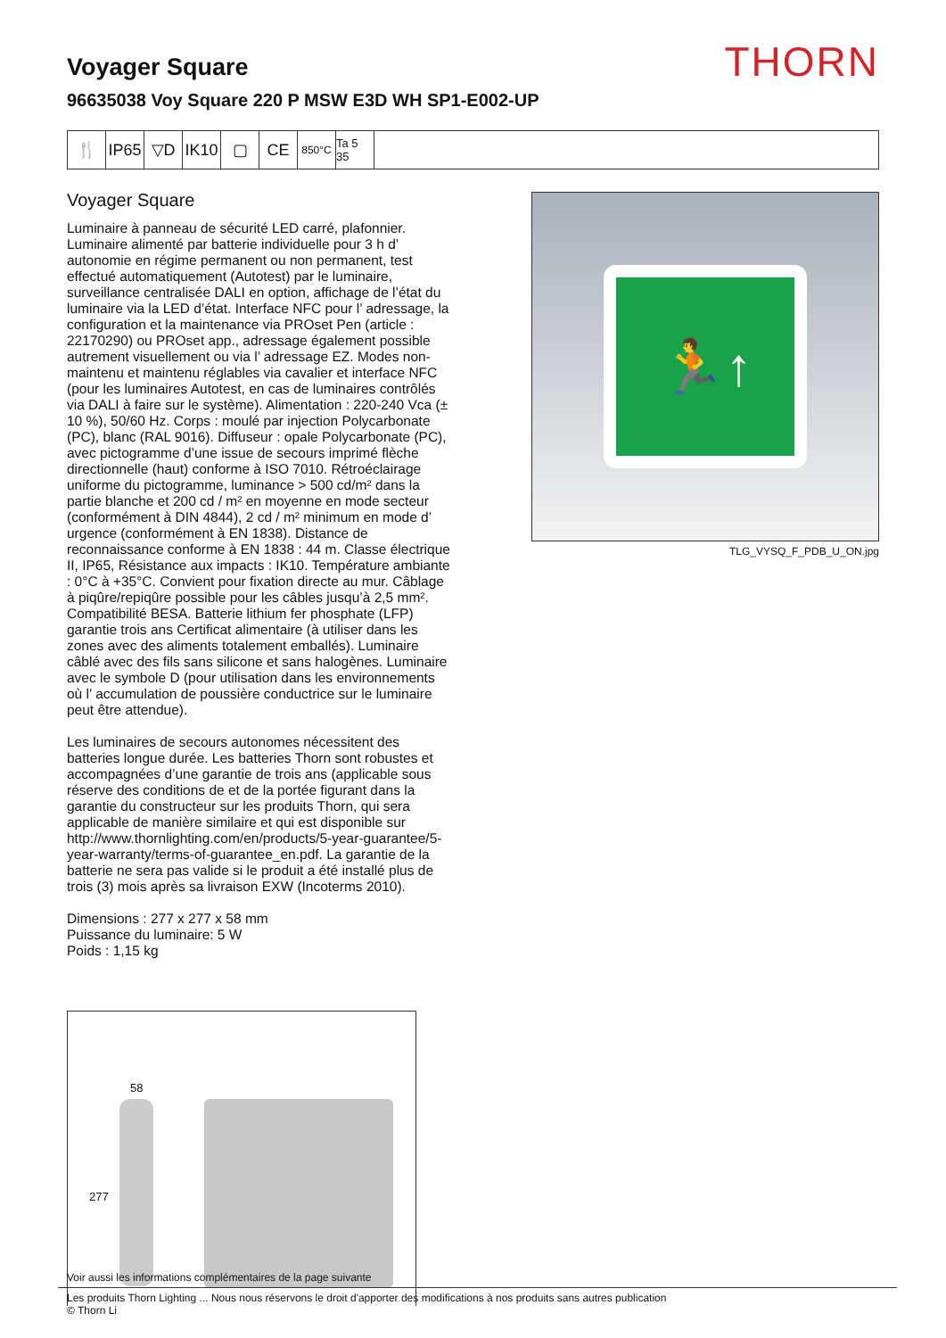THORN
Voyager Square
96635038 Voy Square 220 P MSW E3D WH SP1-E002-UP
🍴 IP65
▽D IK10
▢ CE
850°C Ta 5 35
Voyager Square
Luminaire à panneau de sécurité LED carré, plafonnier. Luminaire alimenté par batterie individuelle pour 3 h d’ autonomie en régime permanent ou non permanent, test effectué automatiquement (Autotest) par le luminaire, surveillance centralisée DALI en option, affichage de l’état du luminaire via la LED d’état. Interface NFC pour l’ adressage, la configuration et la maintenance via PROset Pen (article : 22170290) ou PROset app., adressage également possible autrement visuellement ou via l’ adressage EZ. Modes non-maintenu et maintenu réglables via cavalier et interface NFC (pour les luminaires Autotest, en cas de luminaires contrôlés via DALI à faire sur le système). Alimentation : 220-240 Vca (± 10 %), 50/60 Hz. Corps : moulé par injection Polycarbonate (PC), blanc (RAL 9016). Diffuseur : opale Polycarbonate (PC), avec pictogramme d’une issue de secours imprimé flèche directionnelle (haut) conforme à ISO 7010. Rétroéclairage uniforme du pictogramme, luminance > 500 cd/m² dans la partie blanche et 200 cd / m² en moyenne en mode secteur (conformément à DIN 4844), 2 cd / m² minimum en mode d’ urgence (conformément à EN 1838). Distance de reconnaissance conforme à EN 1838 : 44 m. Classe électrique II, IP65, Résistance aux impacts : IK10. Température ambiante : 0°C à +35°C. Convient pour fixation directe au mur. Câblage à piqûre/repiqûre possible pour les câbles jusqu’à 2,5 mm². Compatibilité BESA. Batterie lithium fer phosphate (LFP) garantie trois ans Certificat alimentaire (à utiliser dans les zones avec des aliments totalement emballés). Luminaire câblé avec des fils sans silicone et sans halogènes. Luminaire avec le symbole D (pour utilisation dans les environnements où l’ accumulation de poussière conductrice sur le luminaire peut être attendue).
Les luminaires de secours autonomes nécessitent des batteries longue durée. Les batteries Thorn sont robustes et accompagnées d’une garantie de trois ans (applicable sous réserve des conditions de et de la portée figurant dans la garantie du constructeur sur les produits Thorn, qui sera applicable de manière similaire et qui est disponible sur http://www.thornlighting.com/en/products/5-year-guarantee/5-year-warranty/terms-of-guarantee_en.pdf. La garantie de la batterie ne sera pas valide si le produit a été installé plus de trois (3) mois après sa livraison EXW (Incoterms 2010).
Dimensions : 277 x 277 x 58 mm
Puissance du luminaire: 5 W
Poids : 1,15 kg
🏃↑
TLG_VYSQ_F_PDB_U_ON.jpg
58
277
Voir aussi les informations complémentaires de la page suivante
Les produits Thorn Lighting ... Nous nous réservons le droit d'apporter des modifications à nos produits sans autres publication
© Thorn Li